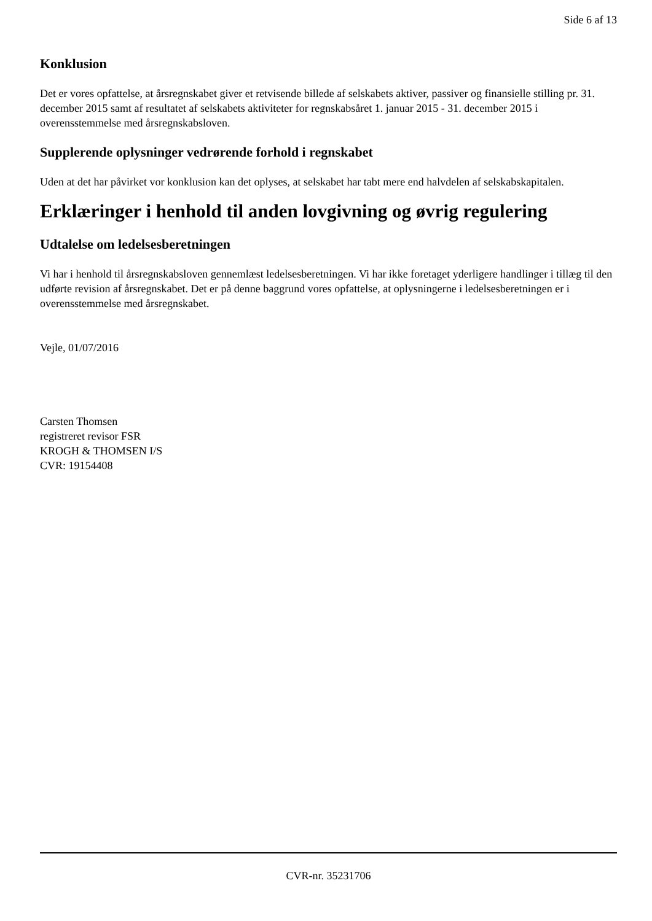Side 6 af 13
Konklusion
Det er vores opfattelse, at årsregnskabet giver et retvisende billede af selskabets aktiver, passiver og finansielle stilling pr. 31. december 2015 samt af resultatet af selskabets aktiviteter for regnskabsåret 1. januar 2015 - 31. december 2015 i overensstemmelse med årsregnskabsloven.
Supplerende oplysninger vedrørende forhold i regnskabet
Uden at det har påvirket vor konklusion kan det oplyses, at selskabet har tabt mere end halvdelen af selskabskapitalen.
Erklæringer i henhold til anden lovgivning og øvrig regulering
Udtalelse om ledelsesberetningen
Vi har i henhold til årsregnskabsloven gennemlæst ledelsesberetningen. Vi har ikke foretaget yderligere handlinger i tillæg til den udførte revision af årsregnskabet. Det er på denne baggrund vores opfattelse, at oplysningerne i ledelsesberetningen er i overensstemmelse med årsregnskabet.
Vejle, 01/07/2016
Carsten Thomsen
registreret revisor FSR
KROGH & THOMSEN I/S
CVR: 19154408
CVR-nr. 35231706